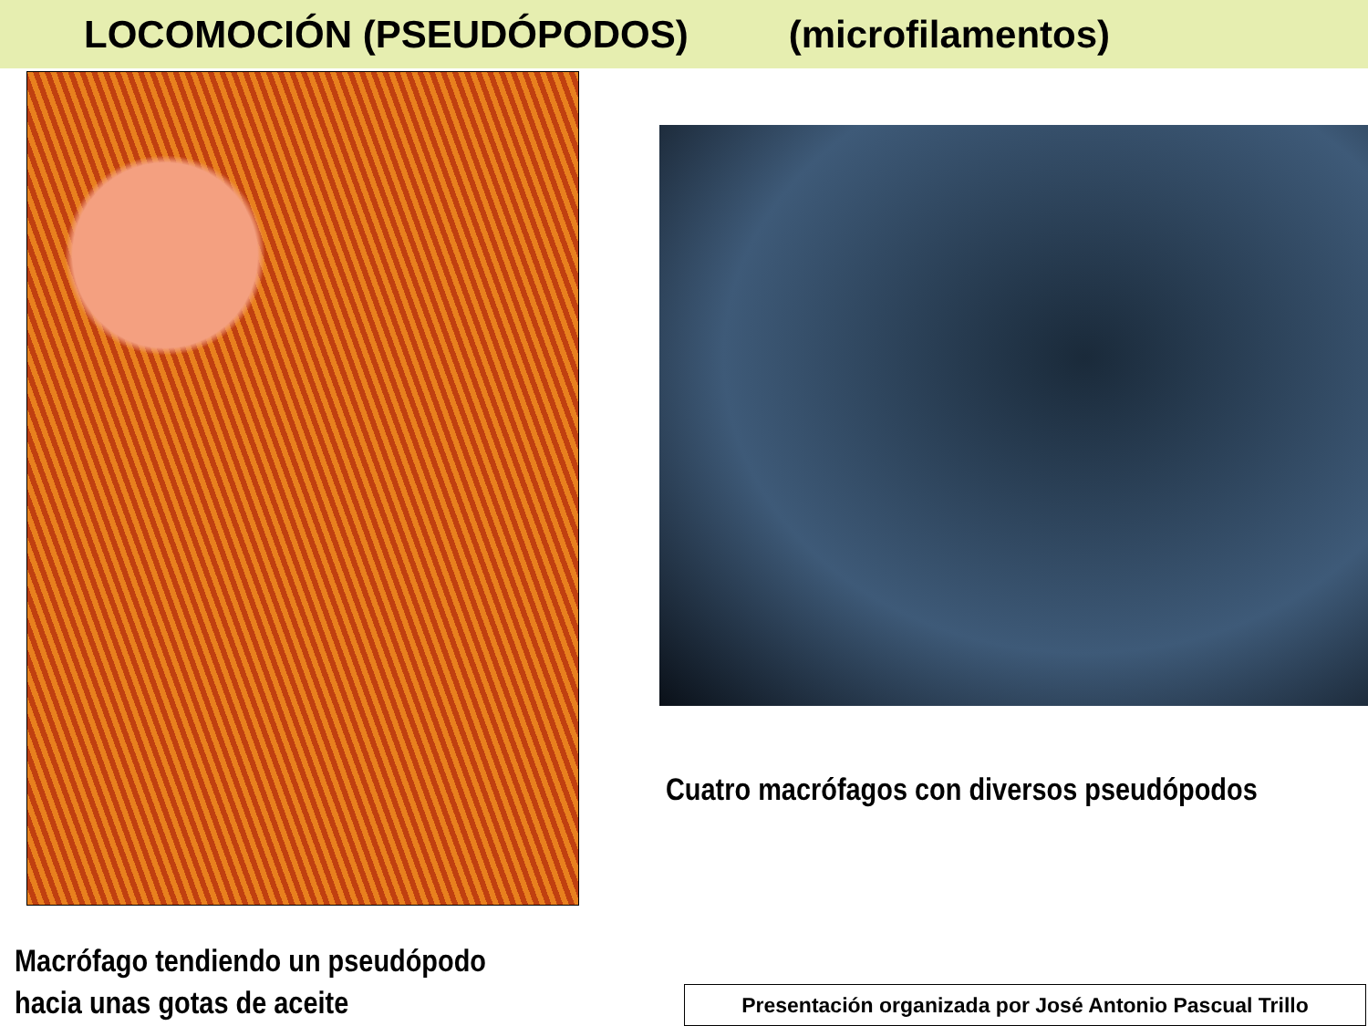LOCOMOCIÓN (PSEUDÓPODOS) (microfilamentos)
Cuatro macrófagos con diversos pseudópodos
Macrófago tendiendo un pseudópodo
hacia unas gotas de aceite
Presentación organizada por José Antonio Pascual Trillo